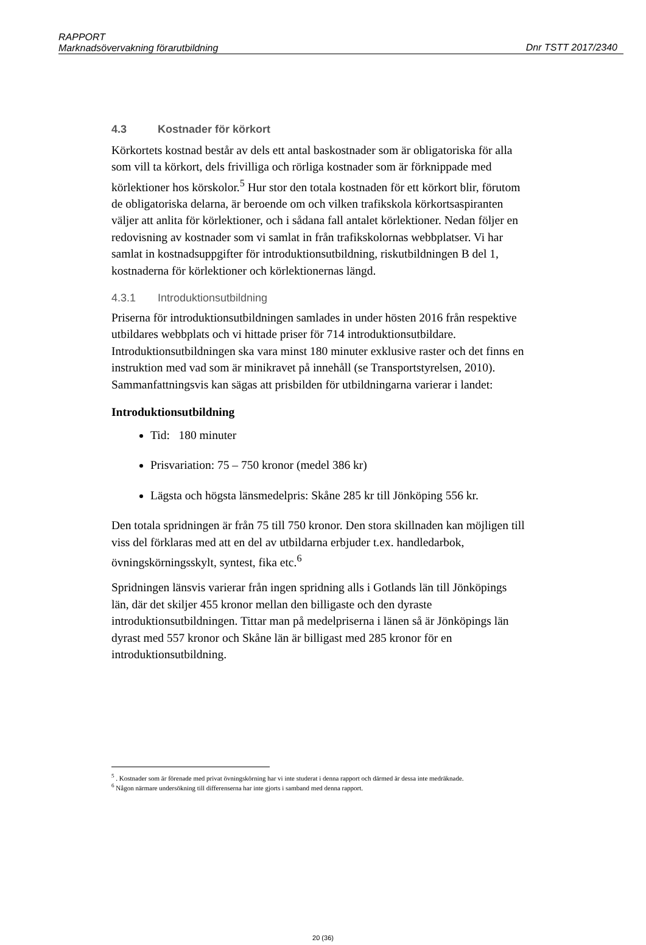RAPPORT
Marknadsövervakning förarutbildning
Dnr TSTT 2017/2340
4.3 Kostnader för körkort
Körkortets kostnad består av dels ett antal baskostnader som är obligatoriska för alla som vill ta körkort, dels frivilliga och rörliga kostnader som är förknippade med körlektioner hos körskolor.<sup>5</sup> Hur stor den totala kostnaden för ett körkort blir, förutom de obligatoriska delarna, är beroende om och vilken trafikskola körkortsaspiranten väljer att anlita för körlektioner, och i sådana fall antalet körlektioner. Nedan följer en redovisning av kostnader som vi samlat in från trafikskolornas webbplatser. Vi har samlat in kostnadsuppgifter för introduktionsutbildning, riskutbildningen B del 1, kostnaderna för körlektioner och körlektionernas längd.
4.3.1 Introduktionsutbildning
Priserna för introduktionsutbildningen samlades in under hösten 2016 från respektive utbildares webbplats och vi hittade priser för 714 introduktionsutbildare. Introduktionsutbildningen ska vara minst 180 minuter exklusive raster och det finns en instruktion med vad som är minikravet på innehåll (se Transportstyrelsen, 2010). Sammanfattningsvis kan sägas att prisbilden för utbildningarna varierar i landet:
Introduktionsutbildning
Tid: 180 minuter
Prisvariation: 75 – 750 kronor (medel 386 kr)
Lägsta och högsta länsmedelpris: Skåne 285 kr till Jönköping 556 kr.
Den totala spridningen är från 75 till 750 kronor. Den stora skillnaden kan möjligen till viss del förklaras med att en del av utbildarna erbjuder t.ex. handledarbok, övningskörningsskylt, syntest, fika etc.<sup>6</sup>
Spridningen länsvis varierar från ingen spridning alls i Gotlands län till Jönköpings län, där det skiljer 455 kronor mellan den billigaste och den dyraste introduktionsutbildningen. Tittar man på medelpriserna i länen så är Jönköpings län dyrast med 557 kronor och Skåne län är billigast med 285 kronor för en introduktionsutbildning.
<sup>5</sup> . Kostnader som är förenade med privat övningskörning har vi inte studerat i denna rapport och därmed är dessa inte medräknade.
<sup>6</sup> Någon närmare undersökning till differenserna har inte gjorts i samband med denna rapport.
20 (36)